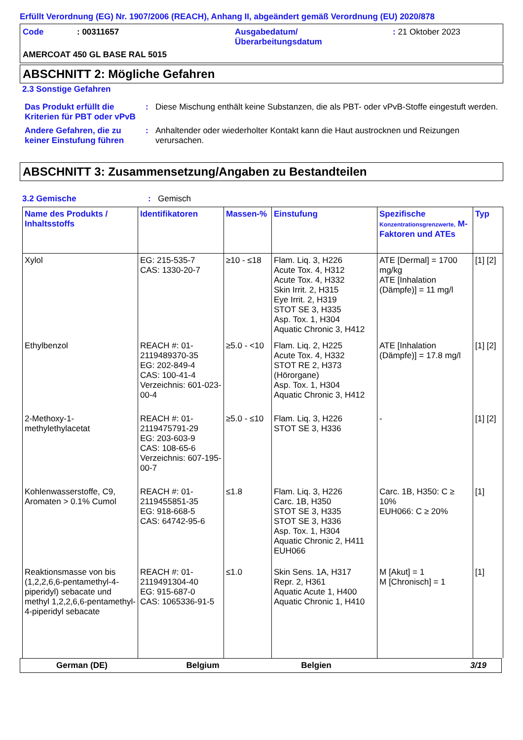Erfüllt Verordnung (EG) Nr. 1907/2006 (REACH), Anhang II, abgeändert gemäß Verordnung (EU) 2020/878
Code: 00311657 Ausgabedatum/
Überarbeitungsdatum: 21 Oktober 2023 AMERCOAT 450 GL BASE RAL 5015
ABSCHNITT 2: Mögliche Gefahren
2.3 Sonstige Gefahren
Das Produkt erfüllt die Kriterien für PBT oder vPvB: Diese Mischung enthält keine Substanzen, die als PBT- oder vPvB-Stoffe eingestuft werden.
Andere Gefahren, die zu keiner Einstufung führen: Anhaltender oder wiederholter Kontakt kann die Haut austrocknen und Reizungen verursachen.
ABSCHNITT 3: Zusammensetzung/Angaben zu Bestandteilen
3.2 Gemische: Gemisch
| Name des Produkts / Inhaltsstoffs | Identifikatoren | Massen-% | Einstufung | Spezifische Konzentrationsgrenzwerte, M-Faktoren und ATEs | Typ |
| --- | --- | --- | --- | --- | --- |
| Xylol | EG: 215-535-7 CAS: 1330-20-7 | ≥10 - ≤18 | Flam. Liq. 3, H226 Acute Tox. 4, H312 Acute Tox. 4, H332 Skin Irrit. 2, H315 Eye Irrit. 2, H319 STOT SE 3, H335 Asp. Tox. 1, H304 Aquatic Chronic 3, H412 | ATE [Dermal] = 1700 mg/kg ATE [Inhalation (Dämpfe)] = 11 mg/l | [1] [2] |
| Ethylbenzol | REACH #: 01-2119489370-35 EG: 202-849-4 CAS: 100-41-4 Verzeichnis: 601-023-00-4 | ≥5.0 - <10 | Flam. Liq. 2, H225 Acute Tox. 4, H332 STOT RE 2, H373 (Hörorgane) Asp. Tox. 1, H304 Aquatic Chronic 3, H412 | ATE [Inhalation (Dämpfe)] = 17.8 mg/l | [1] [2] |
| 2-Methoxy-1-methylethylacetat | REACH #: 01-2119475791-29 EG: 203-603-9 CAS: 108-65-6 Verzeichnis: 607-195-00-7 | ≥5.0 - ≤10 | Flam. Liq. 3, H226 STOT SE 3, H336 | - | [1] [2] |
| Kohlenwasserstoffe, C9, Aromaten > 0.1% Cumol | REACH #: 01-2119455851-35 EG: 918-668-5 CAS: 64742-95-6 | ≤1.8 | Flam. Liq. 3, H226 Carc. 1B, H350 STOT SE 3, H335 STOT SE 3, H336 Asp. Tox. 1, H304 Aquatic Chronic 2, H411 EUH066 | Carc. 1B, H350: C ≥ 10% EUH066: C ≥ 20% | [1] |
| Reaktionsmasse von bis (1,2,2,6,6-pentamethyl-4-piperidyl) sebacate und methyl 1,2,2,6,6-pentamethyl-4-piperidyl sebacate | REACH #: 01-2119491304-40 EG: 915-687-0 CAS: 1065336-91-5 | ≤1.0 | Skin Sens. 1A, H317 Repr. 2, H361 Aquatic Acute 1, H400 Aquatic Chronic 1, H410 | M [Akut] = 1 M [Chronisch] = 1 | [1] |
German (DE) Belgium Belgien 3/19